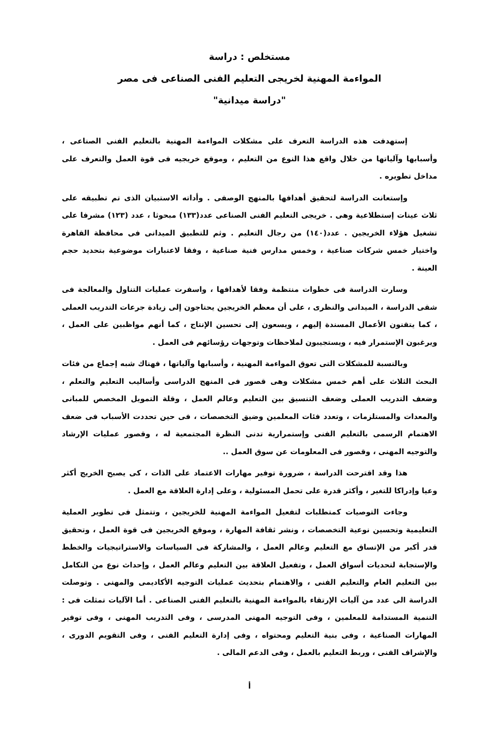مستخلص : دراسة
المواءمة المهنية لخريجى التعليم الفنى الصناعى فى مصر
"دراسة ميدانية"
إستهدفت هذه الدراسة التعرف على مشكلات المواءمة المهنية بالتعليم الفنى الصناعى ، وأسبابها وآلياتها من خلال واقع هذا النوع من التعليم ، وموقع خريجيه فى قوة العمل والتعرف على مداخل تطويره .
وإستعانت الدراسة لتحقيق أهدافها بالمنهج الوصفى . وأداته الاستبيان الذى تم تطبيقه على ثلاث عينات إستطلاعية وهى . خريجى التعليم الفنى الصناعى عدد(١٣٣) مبحوثا ، عدد (١٢٣) مشرفا على تشغيل هؤلاء الخريجين . عدد(١٤٠) من رجال التعليم . وثم للتطبيق الميدانى فى محافظة القاهرة واختيار خمس شركات صناعية ، وخمس مدارس فنية صناعية ، وفقا لاعتبارات موضوعية بتحديد حجم العينة .
وسارت الدراسة فى خطوات منتظمة وفقا لأهدافها ، واسفرت عمليات التناول والمعالجة فى شقى الدراسة ، الميدانى والنظرى ، على أن معظم الخريجين يحتاجون إلى زيادة جرعات التدريب العملى ، كما يتقنون الأعمال المسندة إليهم ، ويسعون إلى تحسين الإنتاج ، كما أنهم مواظبين على العمل ، ويرغبون الإستمرار فيه ، ويستجيبون لملاحظات وتوجهات رؤسائهم فى العمل .
وبالنسبة للمشكلات التى تعوق المواءمة المهنية ، وأسبابها وآلياتها ، فهناك شبه إجماع من فئات البحث الثلاث على أهم خمس مشكلات وهى قصور فى المنهج الدراسى وأساليب التعليم والتعلم ، وضعف التدريب العملى وضعف التنسيق بين التعليم وعالم العمل ، وقلة التمويل المخصص للمبانى والمعدات والمستلزمات ، وتعدد فئات المعلمين وضيق التخصصات ، فى حين تحددت الأسباب فى ضعف الاهتمام الرسمى بالتعليم الفنى وإستمرارية تدنى النظرة المجتمعية له ، وقصور عمليات الإرشاد والتوجيه المهنى ، وقصور فى المعلومات عن سوق العمل ..
هذا وقد اقترحت الدراسة ، ضرورة توفير مهارات الاعتماد على الذات ، كى يصبح الخريج أكثر وعيا وإدراكا للتغير ، وأكثر قدرة على تحمل المسئولية ، وعلى إدارة العلاقة مع العمل .
وجاءت التوصيات كمتطلبات لتفعيل المواءمة المهنية للخريجين ، وتتمثل فى تطوير العملية التعليمية وتحسين نوعية التخصصات ، ونشر ثقافة المهارة ، وموقع الخريجين فى قوة العمل ، وتحقيق قدر أكبر من الإتساق مع التعليم وعالم العمل ، والمشاركة فى السياسات والاستراتيجيات والخطط والإستجابة لتحديات أسواق العمل ، وتفعيل العلاقة بين التعليم وعالم العمل ، وإحداث نوع من التكامل بين التعليم العام والتعليم الفنى ، والاهتمام بتحديث عمليات التوجيه الأكاديمى والمهنى . وتوصلت الدراسة الى عدد من آليات الإرتقاء بالمواءمة المهنية بالتعليم الفنى الصناعى . أما الآليات تمثلت فى : التنمية المستدامة للمعلمين ، وفى التوجيه المهنى المدرسى ، وفى التدريب المهنى ، وفى توفير المهارات الصناعية ، وفى بنية التعليم ومحتواه ، وفى إدارة التعليم الفنى ، وفى التقويم الدورى ، والإشراف الفنى ، وربط التعليم بالعمل ، وفى الدعم المالى .
أ